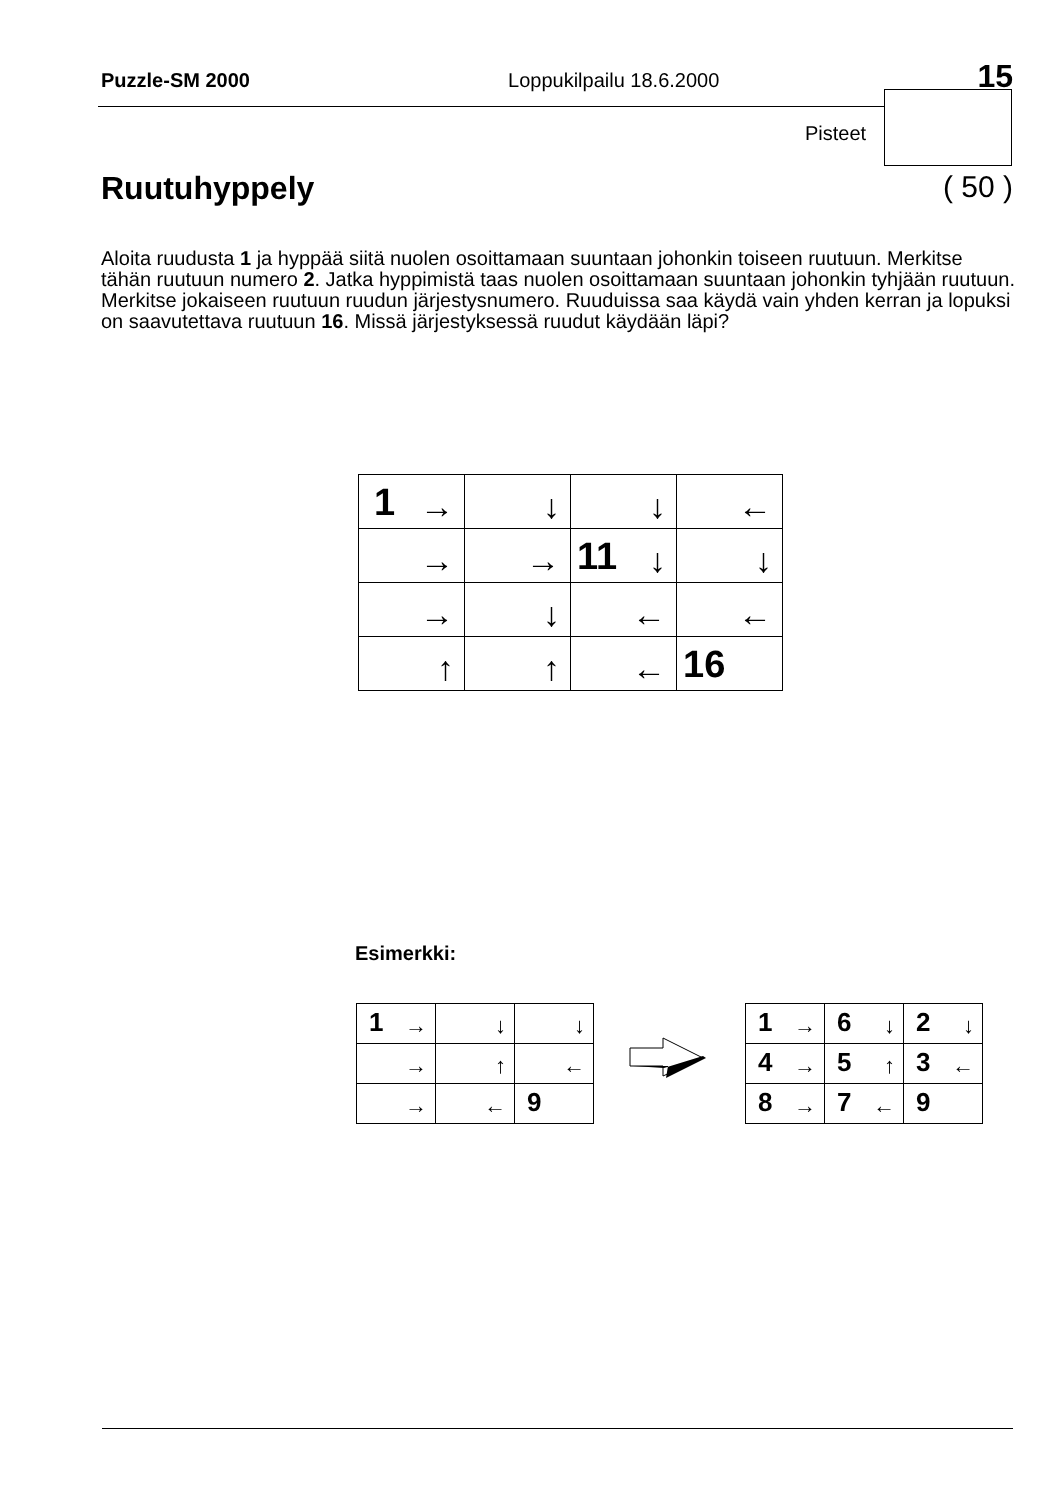Puzzle-SM 2000 Loppukilpailu 18.6.2000 15
Pisteet
Ruutuhyppely ( 50 )
Aloita ruudusta 1 ja hyppää siitä nuolen osoittamaan suuntaan johonkin toiseen ruutuun. Merkitse tähän ruutuun numero 2. Jatka hyppimistä taas nuolen osoittamaan suuntaan johonkin tyhjään ruutuun. Merkitse jokaiseen ruutuun ruudun järjestysnumero. Ruuduissa saa käydä vain yhden kerran ja lopuksi on saavutettava ruutuun 16. Missä järjestyksessä ruudut käydään läpi?
| 1 → | ↓ | ↓ | ← |
| → | → | 11 ↓ | ↓ |
| → | ↓ | ← | ← |
| ↑ | ↑ | ← | 16 |
Esimerkki:
| 1 → | ↓ | ↓ |
| → | ↑ | ← |
| → | ← | 9 |
| 1 → | 6 ↓ | 2 ↓ |
| 4 → | 5 ↑ | 3 ← |
| 8 → | 7 ← | 9 |